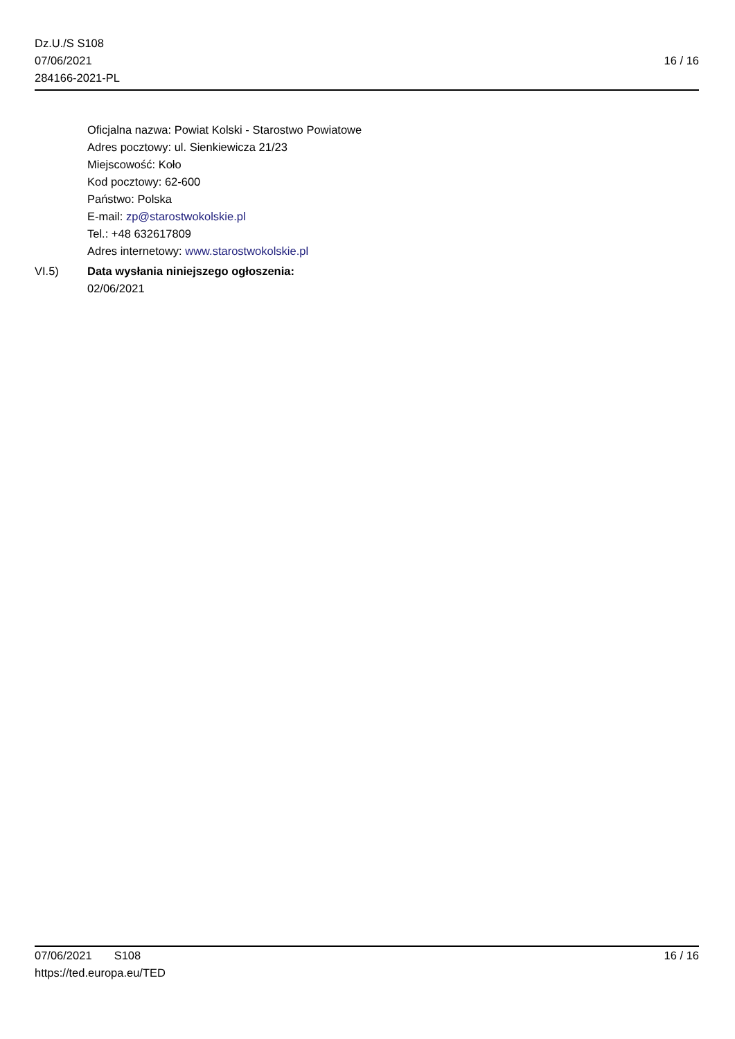Dz.U./S S108
07/06/2021
284166-2021-PL
16 / 16
Oficjalna nazwa: Powiat Kolski - Starostwo Powiatowe
Adres pocztowy: ul. Sienkiewicza 21/23
Miejscowość: Koło
Kod pocztowy: 62-600
Państwo: Polska
E-mail: zp@starostwokolskie.pl
Tel.: +48 632617809
Adres internetowy: www.starostwokolskie.pl
VI.5) Data wysłania niniejszego ogłoszenia:
02/06/2021
07/06/2021 S108 16 / 16
https://ted.europa.eu/TED